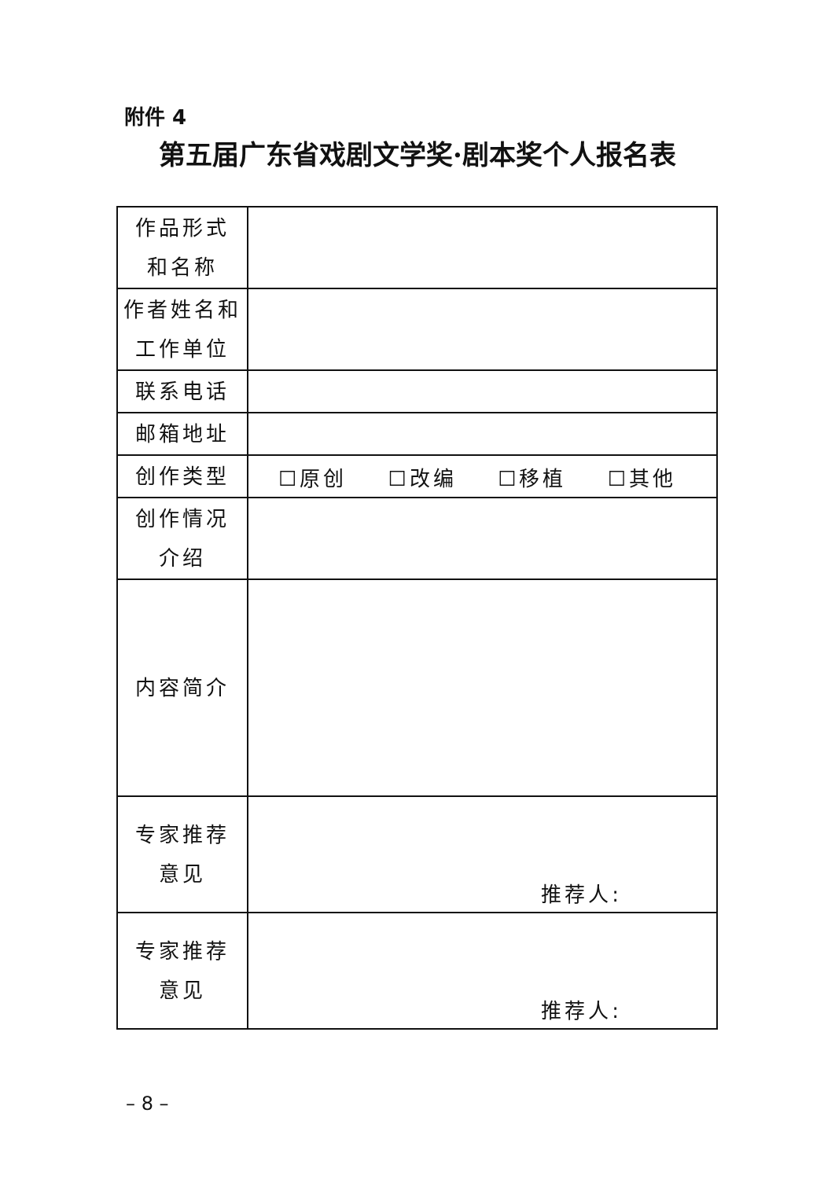附件 4
第五届广东省戏剧文学奖·剧本奖个人报名表
| 作品形式 和名称 | |
| 作者姓名和 工作单位 | |
| 联系电话 | |
| 邮箱地址 | |
| 创作类型 | ☐原创 ☐改编 ☐移植 ☐其他 |
| 创作情况 介绍 | |
| 内容简介 | |
| 专家推荐 意见 | 推荐人: |
| 专家推荐 意见 | 推荐人: |
– 8 –